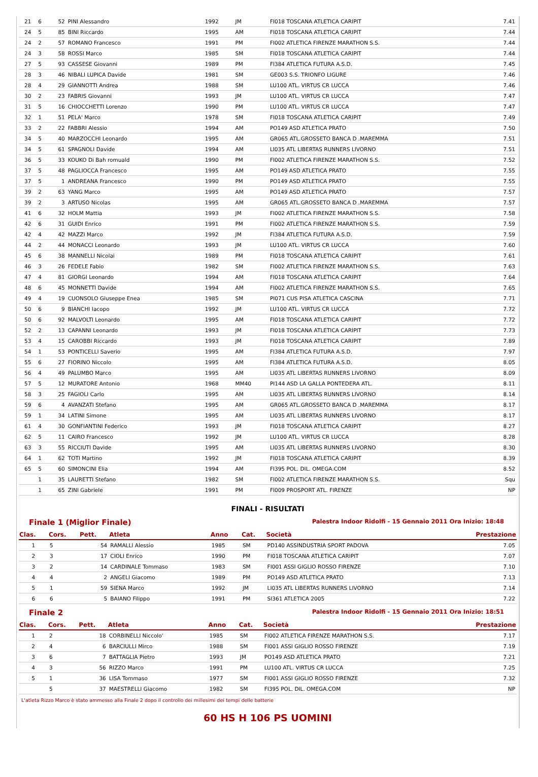| 21 | 6 | 52 | PINI Alessandro | 1992 | JM | FI018 TOSCANA ATLETICA CARIPIT | 7.41 |
| 24 | 5 | 85 | BINI Riccardo | 1995 | AM | FI018 TOSCANA ATLETICA CARIPIT | 7.44 |
| 24 | 2 | 57 | ROMANO Francesco | 1991 | PM | FI002 ATLETICA FIRENZE MARATHON S.S. | 7.44 |
| 24 | 3 | 58 | ROSSI Marco | 1985 | SM | FI018 TOSCANA ATLETICA CARIPIT | 7.44 |
| 27 | 5 | 93 | CASSESE Giovanni | 1989 | PM | FI384 ATLETICA FUTURA A.S.D. | 7.45 |
| 28 | 3 | 46 | NIBALI LUPICA Davide | 1981 | SM | GE003 S.S. TRIONFO LIGURE | 7.46 |
| 28 | 4 | 29 | GIANNOTTI Andrea | 1988 | SM | LU100 ATL. VIRTUS CR LUCCA | 7.46 |
| 30 | 2 | 23 | FABRIS Giovanni | 1993 | JM | LU100 ATL. VIRTUS CR LUCCA | 7.47 |
| 31 | 5 | 16 | CHIOCCHETTI Lorenzo | 1990 | PM | LU100 ATL. VIRTUS CR LUCCA | 7.47 |
| 32 | 1 | 51 | PELA' Marco | 1978 | SM | FI018 TOSCANA ATLETICA CARIPIT | 7.49 |
| 33 | 2 | 22 | FABBRI Alessio | 1994 | AM | PO149 ASD ATLETICA PRATO | 7.50 |
| 34 | 5 | 40 | MARZOCCHI Leonardo | 1995 | AM | GR065 ATL.GROSSETO BANCA D .MAREMMA | 7.51 |
| 34 | 5 | 61 | SPAGNOLI Davide | 1994 | AM | LI035 ATL LIBERTAS RUNNERS LIVORNO | 7.51 |
| 36 | 5 | 33 | KOUKO Di Bah romuald | 1990 | PM | FI002 ATLETICA FIRENZE MARATHON S.S. | 7.52 |
| 37 | 5 | 48 | PAGLIOCCA Francesco | 1995 | AM | PO149 ASD ATLETICA PRATO | 7.55 |
| 37 | 5 | 1 | ANDREANA Francesco | 1990 | PM | PO149 ASD ATLETICA PRATO | 7.55 |
| 39 | 2 | 63 | YANG Marco | 1995 | AM | PO149 ASD ATLETICA PRATO | 7.57 |
| 39 | 2 | 3 | ARTUSO Nicolas | 1995 | AM | GR065 ATL.GROSSETO BANCA D .MAREMMA | 7.57 |
| 41 | 6 | 32 | HOLM Mattia | 1993 | JM | FI002 ATLETICA FIRENZE MARATHON S.S. | 7.58 |
| 42 | 6 | 31 | GUIDI Enrico | 1991 | PM | FI002 ATLETICA FIRENZE MARATHON S.S. | 7.59 |
| 42 | 4 | 42 | MAZZI Marco | 1992 | JM | FI384 ATLETICA FUTURA A.S.D. | 7.59 |
| 44 | 2 | 44 | MONACCI Leonardo | 1993 | JM | LU100 ATL. VIRTUS CR LUCCA | 7.60 |
| 45 | 6 | 38 | MANNELLI Nicolai | 1989 | PM | FI018 TOSCANA ATLETICA CARIPIT | 7.61 |
| 46 | 3 | 26 | FEDELE Fabio | 1982 | SM | FI002 ATLETICA FIRENZE MARATHON S.S. | 7.63 |
| 47 | 4 | 81 | GIORGI Leonardo | 1994 | AM | FI018 TOSCANA ATLETICA CARIPIT | 7.64 |
| 48 | 6 | 45 | MONNETTI Davide | 1994 | AM | FI002 ATLETICA FIRENZE MARATHON S.S. | 7.65 |
| 49 | 4 | 19 | CUONSOLO Giuseppe Enea | 1985 | SM | PI071 CUS PISA ATLETICA CASCINA | 7.71 |
| 50 | 6 | 9 | BIANCHI Iacopo | 1992 | JM | LU100 ATL. VIRTUS CR LUCCA | 7.72 |
| 50 | 6 | 92 | MALVOLTI Leonardo | 1995 | AM | FI018 TOSCANA ATLETICA CARIPIT | 7.72 |
| 52 | 2 | 13 | CAPANNI Leonardo | 1993 | JM | FI018 TOSCANA ATLETICA CARIPIT | 7.73 |
| 53 | 4 | 15 | CAROBBI Riccardo | 1993 | JM | FI018 TOSCANA ATLETICA CARIPIT | 7.89 |
| 54 | 1 | 53 | PONTICELLI Saverio | 1995 | AM | FI384 ATLETICA FUTURA A.S.D. | 7.97 |
| 55 | 6 | 27 | FIORINO Niccolo | 1995 | AM | FI384 ATLETICA FUTURA A.S.D. | 8.05 |
| 56 | 4 | 49 | PALUMBO Marco | 1995 | AM | LI035 ATL LIBERTAS RUNNERS LIVORNO | 8.09 |
| 57 | 5 | 12 | MURATORE Antonio | 1968 | MM40 | PI144 ASD LA GALLA PONTEDERA ATL. | 8.11 |
| 58 | 3 | 25 | FAGIOLI Carlo | 1995 | AM | LI035 ATL LIBERTAS RUNNERS LIVORNO | 8.14 |
| 59 | 6 | 4 | AVANZATI Stefano | 1995 | AM | GR065 ATL.GROSSETO BANCA D .MAREMMA | 8.17 |
| 59 | 1 | 34 | LATINI Simone | 1995 | AM | LI035 ATL LIBERTAS RUNNERS LIVORNO | 8.17 |
| 61 | 4 | 30 | GONFIANTINI Federico | 1993 | JM | FI018 TOSCANA ATLETICA CARIPIT | 8.27 |
| 62 | 5 | 11 | CAIRO Francesco | 1992 | JM | LU100 ATL. VIRTUS CR LUCCA | 8.28 |
| 63 | 3 | 55 | RICCIUTI Davide | 1995 | AM | LI035 ATL LIBERTAS RUNNERS LIVORNO | 8.30 |
| 64 | 1 | 62 | TOTI Martino | 1992 | JM | FI018 TOSCANA ATLETICA CARIPIT | 8.39 |
| 65 | 5 | 60 | SIMONCINI Elia | 1994 | AM | FI395 POL. DIL. OMEGA.COM | 8.52 |
| | 1 | 35 | LAURETTI Stefano | 1982 | SM | FI002 ATLETICA FIRENZE MARATHON S.S. | Squ |
| | 1 | 65 | ZINI Gabriele | 1991 | PM | FI009 PROSPORT ATL. FIRENZE | NP |
FINALI - RISULTATI
Finale 1 (Miglior Finale) Palestra Indoor Ridolfi - 15 Gennaio 2011 Ora Inizio: 18:48
| Clas. | Cors. | Pett. | Atleta | Anno | Cat. | Società | Prestazione |
| --- | --- | --- | --- | --- | --- | --- | --- |
| 1 | 5 | 54 | RAMALLI Alessio | 1985 | SM | PD140 ASSINDUSTRIA SPORT PADOVA | 7.05 |
| 2 | 3 | 17 | CIOLI Enrico | 1990 | PM | FI018 TOSCANA ATLETICA CARIPIT | 7.07 |
| 3 | 2 | 14 | CARDINALE Tommaso | 1983 | SM | FI001 ASSI GIGLIO ROSSO FIRENZE | 7.10 |
| 4 | 4 | 2 | ANGELI Giacomo | 1989 | PM | PO149 ASD ATLETICA PRATO | 7.13 |
| 5 | 1 | 59 | SIENA Marco | 1992 | JM | LI035 ATL LIBERTAS RUNNERS LIVORNO | 7.14 |
| 6 | 6 | 5 | BAIANO Filippo | 1991 | PM | SI361 ATLETICA 2005 | 7.22 |
Finale 2 Palestra Indoor Ridolfi - 15 Gennaio 2011 Ora Inizio: 18:51
| Clas. | Cors. | Pett. | Atleta | Anno | Cat. | Società | Prestazione |
| --- | --- | --- | --- | --- | --- | --- | --- |
| 1 | 2 | 18 | CORBINELLI Niccolo' | 1985 | SM | FI002 ATLETICA FIRENZE MARATHON S.S. | 7.17 |
| 2 | 4 | 6 | BARCIULLI Mirco | 1988 | SM | FI001 ASSI GIGLIO ROSSO FIRENZE | 7.19 |
| 3 | 6 | 7 | BATTAGLIA Pietro | 1993 | JM | PO149 ASD ATLETICA PRATO | 7.21 |
| 4 | 3 | 56 | RIZZO Marco | 1991 | PM | LU100 ATL. VIRTUS CR LUCCA | 7.25 |
| 5 | 1 | 36 | LISA Tommaso | 1977 | SM | FI001 ASSI GIGLIO ROSSO FIRENZE | 7.32 |
| | 5 | 37 | MAESTRELLI Giacomo | 1982 | SM | FI395 POL. DIL. OMEGA.COM | NP |
L'atleta Rizzo Marco è stato ammesso alla Finale 2 dopo il controllo dei millesimi dei tempi delle batterie
60 HS H 106 PS UOMINI